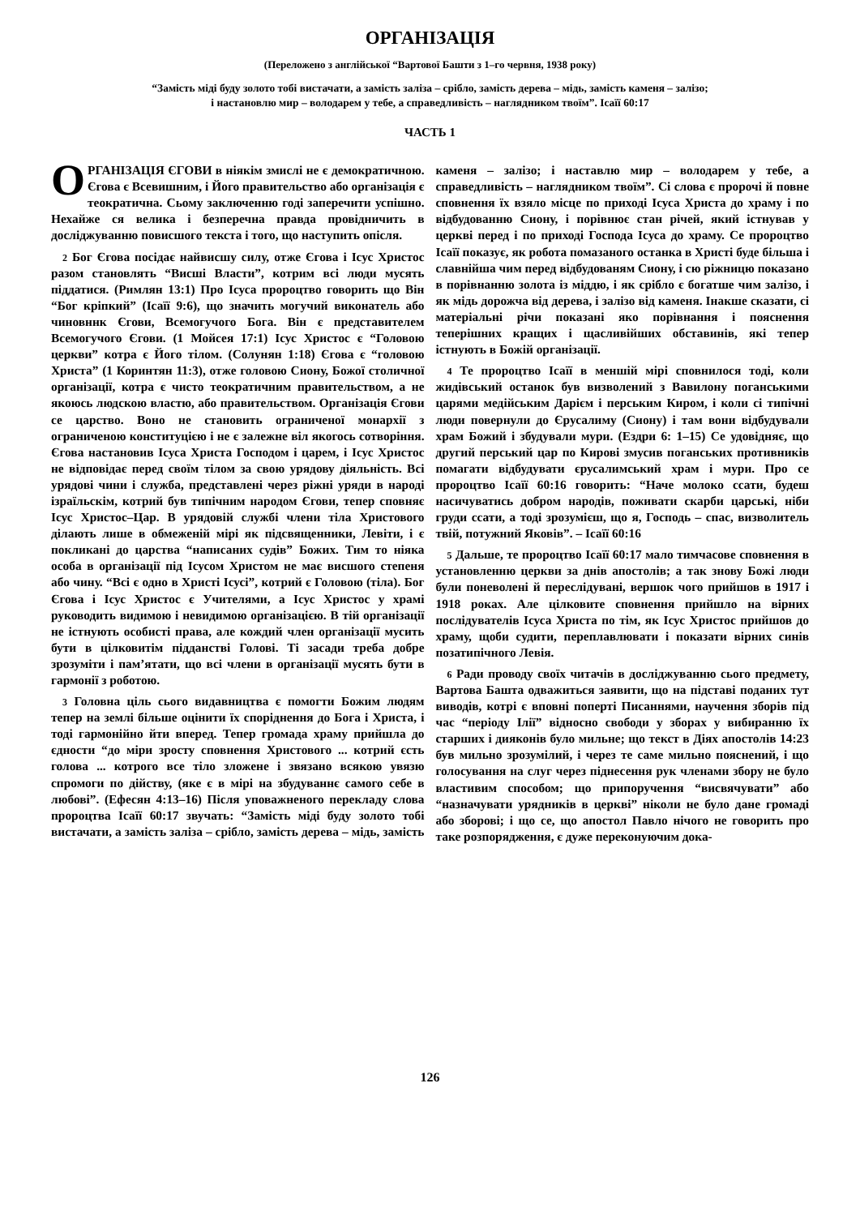ОРГАНІЗАЦІЯ
(Переложено з англійської “Вартової Башти з 1–го червня, 1938 року)
“Замість міді буду золото тобі вистачати, а замість заліза – срібло, замість дерева – мідь, замість каменя – залізо;
і настановлю мир – володарем у тебе, а справедливість – наглядником твоїм”. Ісаїї 60:17
ЧАСТЬ 1
ОРГАНІЗАЦІЯ ЄГОВИ в ніякім змислі не є демократичною. Єгова є Всевишним, і Його правительство або організація є теократична. Сьому заключенню годі заперечити успішно. Нехайже ся велика і безперечна правда провідничить в досліджуванню повисшого текста і того, що наступить опісля.
2 Бог Єгова посідає найвисшу силу, отже Єгова і Ісус Христос разом становлять “Висші Власти”, котрим всі люди мусять піддатися. (Римлян 13:1) Про Ісуса пророцтво говорить що Він “Бог кріпкий” (Ісаїї 9:6), що значить могучий виконатель або чиновннк Єгови, Всемогучого Бога. Він є представителем Всемогучого Єгови. (1 Мойсея 17:1) Ісус Христос є “Головою церкви” котра є Його тілом. (Солунян 1:18) Єгова є “головою Христа” (1 Коринтян 11:3), отже головою Сиону, Божої столичної організації, котра є чисто теократичним правительством, а не якоюсь людскою властю, або правительством. Організація Єгови се царство. Воно не становить ограниченої монархії з ограниченою конституцією і не є залежне віл якогось сотворіння. Єгова настановив Ісуса Христа Господом і царем, і Ісус Христос не відповідає перед своїм тілом за свою урядову діяльність. Всі урядові чини і служба, представлені через ріжні уряди в народі ізраїльскім, котрий був типічним народом Єгови, тепер сповняє Ісус Христос–Цар. В урядовій службі члени тіла Христового ділають лише в обмеженій мірі як підсвященники, Левіти, і є покликані до царства “написаних судів” Божих. Тим то ніяка особа в організації під Ісусом Христом не має висшого степеня або чину. “Всі є одно в Христі Ісусі”, котрий є Головою (тіла). Бог Єгова і Ісус Христос є Учителями, а Ісус Христос у храмі руководить видимою і невидимою організацією. В тій організації не істнують особисті права, але кождий член організації мусить бути в цілковитім підданстві Голові. Ті засади треба добре зрозуміти і пам’ятати, що всі члени в організації мусять бути в гармонії з роботою.
3 Головна ціль сього видавництва є помогти Божим людям тепер на землі більше оцінити їх споріднення до Бога і Христа, і тоді гармонійно йти вперед. Тепер громада храму прийшла до єдности “до міри зросту сповнення Христового ... котрий єсть голова ... котрого все тіло зложене і звязано всякою увязю спромоги по дійству, (яке є в мірі на збудуваннє самого себе в любові”. (Ефесян 4:13–16) Після уповажненого перекладу слова пророцтва Ісаїї 60:17 звучать: “Замість міді буду золото тобі вистачати, а замість заліза – срібло, замість дерева – мідь, замість каменя – залізо; і наставлю мир – володарем у тебе, а справедливість – наглядником твоїм”. Сі слова є пророчі й повне сповнення їх взяло місце по приході Ісуса Христа до храму і по відбудованню Сиону, і порівнює стан річей, який істнував у церкві перед і по приході Господа Ісуса до храму. Се пророцтво Ісаїї показує, як робота помазаного останка в Христі буде більша і славнійша чим перед відбудованям Сиону, і сю ріжницю показано в порівнанню золота із міддю, і як срібло є богатше чим залізо, і як мідь дорожча від дерева, і залізо від каменя. Інакше сказати, сі матеріальні річи показані яко порівнання і пояснення теперішних кращих і щасливійших обставинів, які тепер істнують в Божій організації.
4 Те пророцтво Ісаїї в меншій мірі сповнилося тоді, коли жидівський останок був визволений з Вавилону поганськими царями медійським Дарієм і перським Киром, і коли сі типічні люди повернули до Єрусалиму (Сиону) і там вони відбудували храм Божий і збудували мури. (Ездри 6: 1–15) Се удовідняє, що другий перський цар по Кирові змусив поганських противників помагати відбудувати єрусалимський храм і мури. Про се пророцтво Ісаїї 60:16 говорить: “Наче молоко ссати, будеш насичуватись добром народів, поживати скарби царські, ніби груди ссати, а тоді зрозумієш, що я, Господь – спас, визволитель твій, потужний Яковів”. – Ісаїї 60:16
5 Дальше, те пророцтво Ісаїї 60:17 мало тимчасове сповнення в установленню церкви за днів апостолів; а так знову Божі люди були поневолені й переслідувані, вершок чого прийшов в 1917 і 1918 роках. Але цілковите сповнення прийшло на вірних послідувателів Ісуса Христа по тім, як Ісус Христос прийшов до храму, щоби судити, переплавлювати і показати вірних синів позатипічного Левія.
6 Ради проводу своїх читачів в досліджуванню сього предмету, Вартова Башта одважиться заявити, що на підставі поданих тут виводів, котрі є вповні поперті Писаннями, научення зборів під час “періоду Ілії” відносно свободи у зборах у вибиранню їх старших і дияконів було мильне; що текст в Діях апостолів 14:23 був мильно зрозумілий, і через те саме мильно пояснений, і що голосування на слуг через піднесення рук членами збору не було властивим способом; що припоручення “висвячувати” або “назначувати урядників в церкві” ніколи не було дане громаді або зборові; і що се, що апостол Павло нічого не говорить про таке розпорядження, є дуже переконуючим дока-
126